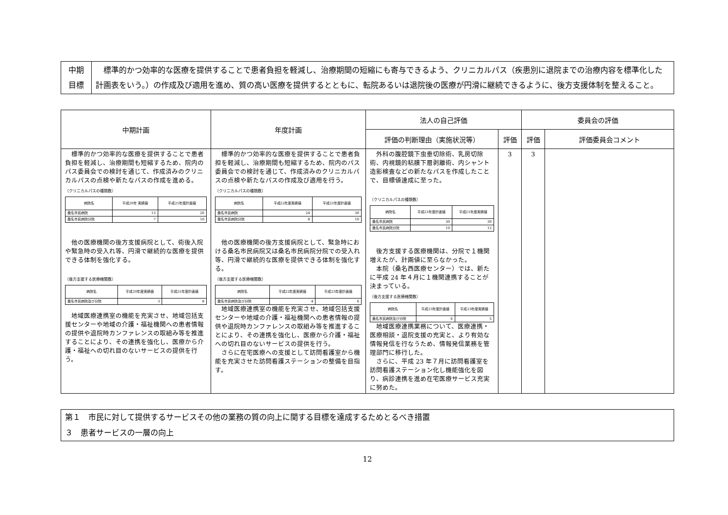| 中期 目標 | 標準的かつ効率的な医療を提供することで患者負担を軽減し、治療期間の短縮にも寄与できるよう、クリニカルパス（疾患別に退院までの治療内容を標準化した計画表をいう。）の作成及び適用を進め、質の高い医療を提供するとともに、転院あるいは退院後の医療が円滑に継続できるように、後方支援体制を整えること。 |
| 中期計画 | 年度計画 | 法人の自己評価 | | 委員会の評価 | |
| --- | --- | --- | --- | --- | --- |
| | | 評価の判断理由（実施状況等） | 評価 | 評価 | 評価委員会コメント |
| 標準的かつ効率的な医療を提供することで患者負担を軽減し、治療期間も短縮するため、院内のパス委員会での検討を通じて、作成済みのクリニカルパスの点検や新たなパスの作成を進める。 〔クリニカルパスの種類数〕 / 病院名 / 平成20年 実績値 / 平成25年度計画値 / / --- / --- / --- / / 桑名市民病院 / 13 / 20 / / 桑名市民病院分院 / 7 / 10 / 他の医療機関の後方支援病院として、術後入院や緊急時の受入れ等、円滑で継続的な医療を提供できる体制を強化する。 〔後方支援する医療機関数〕 / 病院名 / 平成20年度実績値 / 平成25年度計画値 / / --- / --- / --- / / 桑名市民病院及び分院 / 3 / 8 / 地域医療連携室の機能を充実させ、地域包括支援センターや地域の介護・福祉機関への患者情報の提供や退院時カンファレンスの取組み等を推進することにより、その連携を強化し、医療から介護・福祉への切れ目のないサービスの提供を行う。 | 標準的かつ効率的な医療を提供することで患者負担を軽減し、治療期間も短縮するため、院内のパス委員会での検討を通じて、作成済みのクリニカルパスの点検や新たなパスの作成及び適用を行う。 〔クリニカルパスの種類数〕 / 病院名 / 平成22年度実績値 / 平成23年度計画値 / / --- / --- / --- / / 桑名市民病院 / 24 / 30 / / 桑名市民病院分院 / 8 / 10 / 他の医療機関の後方支援病院として、緊急時における桑名市民病院又は桑名市民病院分院での受入れ等、円滑で継続的な医療を提供できる体制を強化する。 〔後方支援する医療機関数〕 / 病院名 / 平成22年度実績値 / 平成23年度計画値 / / --- / --- / --- / / 桑名市民病院及び分院 / 4 / 6 / 地域医療連携室の機能を充実させ、地域包括支援センターや地域の介護・福祉機関への患者情報の提供や退院時カンファレンスの取組み等を推進することにより、その連携を強化し、医療から介護・福祉への切れ目のないサービスの提供を行う。 さらに在宅医療への支援として訪問看護室から機能を充実させた訪問看護ステーションの整備を目指す。 | 外科の腹腔鏡下虫垂切除術、乳房切除術、内視鏡的粘膜下層剥離術、内シャント造影検査などの新たなパスを作成したことで、目標値達成に至った。 〔クリニカルパスの種類数〕 / 病院名 / 平成23年度計画値 / 平成23年度実績値 / / --- / --- / --- / / 桑名市民病院 / 30 / 30 / / 桑名市民病院分院 / 10 / 12 / 後方支援する医療機関は、分院で１機関増えたが、計画値に至らなかった。 本院（桑名西医療センター）では、新たに平成 24 年４月に１機関連携することが決まっている。 〔後方支援する医療機関数〕 / 病院名 / 平成23年度計画値 / 平成23年度実績値 / / --- / --- / --- / / 桑名市民病院及び分院 / 6 / 5 / 地域医療連携業務について、医療連携・医療相談・退院支援の充実と、より有効な情報発信を行なうため、情報発信業務を管理部門に移行した。 さらに、平成 23 年７月に訪問看護室を訪問看護ステーション化し機能強化を図り、病診連携を進め在宅医療サービス充実に努めた。 | 3 | 3 | |
| 第１ 市民に対して提供するサービスその他の業務の質の向上に関する目標を達成するためとるべき措置 ３ 患者サービスの一層の向上 |
12